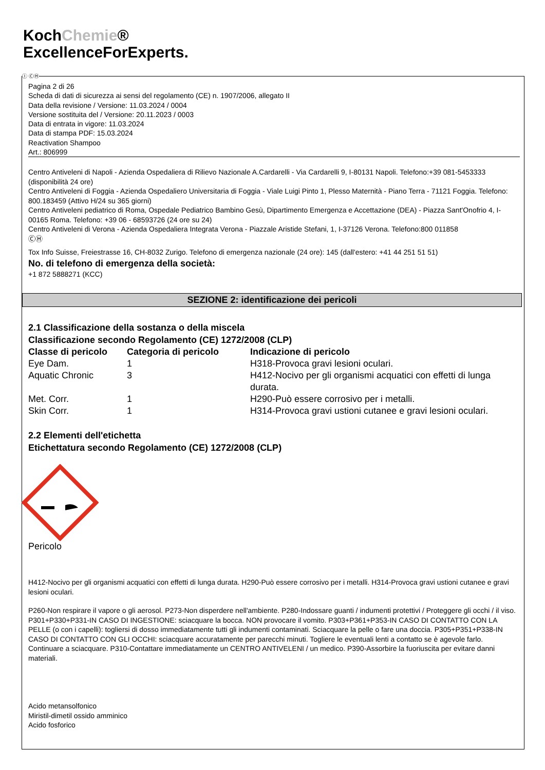KochChemie®
ExcellenceForExperts.
Ⓘ ⒸⒽ
Pagina 2 di 26
Scheda di dati di sicurezza ai sensi del regolamento (CE) n. 1907/2006, allegato II
Data della revisione / Versione: 11.03.2024 / 0004
Versione sostituita del / Versione: 20.11.2023 / 0003
Data di entrata in vigore: 11.03.2024
Data di stampa PDF: 15.03.2024
Reactivation Shampoo
Art.: 806999
Centro Antiveleni di Napoli - Azienda Ospedaliera di Rilievo Nazionale A.Cardarelli - Via Cardarelli 9, I-80131 Napoli. Telefono:+39 081-5453333 (disponibilità 24 ore)
Centro Antiveleni di Foggia - Azienda Ospedaliero Universitaria di Foggia - Viale Luigi Pinto 1, Plesso Maternità - Piano Terra - 71121 Foggia. Telefono: 800.183459 (Attivo H/24 su 365 giorni)
Centro Antiveleni pediatrico di Roma, Ospedale Pediatrico Bambino Gesù, Dipartimento Emergenza e Accettazione (DEA) - Piazza Sant'Onofrio 4, I-00165 Roma. Telefono: +39 06 - 68593726 (24 ore su 24)
Centro Antiveleni di Verona - Azienda Ospedaliera Integrata Verona - Piazzale Aristide Stefani, 1, I-37126 Verona. Telefono:800 011858
ⒸⒽ
Tox Info Suisse, Freiestrasse 16, CH-8032 Zurigo. Telefono di emergenza nazionale (24 ore): 145 (dall'estero: +41 44 251 51 51)
No. di telefono di emergenza della società:
+1 872 5888271 (KCC)
SEZIONE 2: identificazione dei pericoli
2.1 Classificazione della sostanza o della miscela
Classificazione secondo Regolamento (CE) 1272/2008 (CLP)
| Classe di pericolo | Categoria di pericolo | Indicazione di pericolo |
| --- | --- | --- |
| Eye Dam. | 1 | H318-Provoca gravi lesioni oculari. |
| Aquatic Chronic | 3 | H412-Nocivo per gli organismi acquatici con effetti di lunga durata. |
| Met. Corr. | 1 | H290-Può essere corrosivo per i metalli. |
| Skin Corr. | 1 | H314-Provoca gravi ustioni cutanee e gravi lesioni oculari. |
2.2 Elementi dell'etichetta
Etichettatura secondo Regolamento (CE) 1272/2008 (CLP)
Pericolo
H412-Nocivo per gli organismi acquatici con effetti di lunga durata. H290-Può essere corrosivo per i metalli. H314-Provoca gravi ustioni cutanee e gravi lesioni oculari.
P260-Non respirare il vapore o gli aerosol. P273-Non disperdere nell'ambiente. P280-Indossare guanti / indumenti protettivi / Proteggere gli occhi / il viso.
P301+P330+P331-IN CASO DI INGESTIONE: sciacquare la bocca. NON provocare il vomito. P303+P361+P353-IN CASO DI CONTATTO CON LA PELLE (o con i capelli): togliersi di dosso immediatamente tutti gli indumenti contaminati. Sciacquare la pelle o fare una doccia. P305+P351+P338-IN CASO DI CONTATTO CON GLI OCCHI: sciacquare accuratamente per parecchi minuti. Togliere le eventuali lenti a contatto se è agevole farlo. Continuare a sciacquare. P310-Contattare immediatamente un CENTRO ANTIVELENI / un medico. P390-Assorbire la fuoriuscita per evitare danni materiali.
Acido metansolfonico
Miristil-dimetil ossido amminico
Acido fosforico